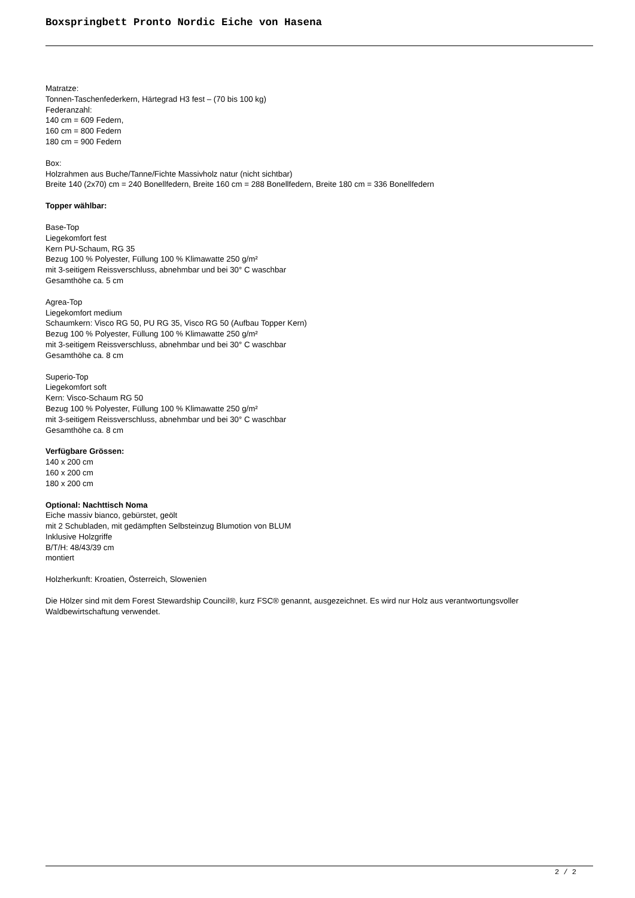Boxspringbett Pronto Nordic Eiche von Hasena
Matratze:
Tonnen-Taschenfederkern, Härtegrad H3 fest – (70 bis 100 kg)
Federanzahl:
140 cm = 609 Federn,
160 cm = 800 Federn
180 cm = 900 Federn
Box:
Holzrahmen aus Buche/Tanne/Fichte Massivholz natur (nicht sichtbar)
Breite 140 (2x70) cm = 240 Bonellfedern, Breite 160 cm = 288 Bonellfedern, Breite 180 cm = 336 Bonellfedern
Topper wählbar:
Base-Top
Liegekomfort fest
Kern PU-Schaum, RG 35
Bezug 100 % Polyester, Füllung 100 % Klimawatte 250 g/m²
mit 3-seitigem Reissverschluss, abnehmbar und bei 30° C waschbar
Gesamthöhe ca. 5 cm
Agrea-Top
Liegekomfort medium
Schaumkern: Visco RG 50, PU RG 35, Visco RG 50 (Aufbau Topper Kern)
Bezug 100 % Polyester, Füllung 100 % Klimawatte 250 g/m²
mit 3-seitigem Reissverschluss, abnehmbar und bei 30° C waschbar
Gesamthöhe ca. 8 cm
Superio-Top
Liegekomfort soft
Kern: Visco-Schaum RG 50
Bezug 100 % Polyester, Füllung 100 % Klimawatte 250 g/m²
mit 3-seitigem Reissverschluss, abnehmbar und bei 30° C waschbar
Gesamthöhe ca. 8 cm
Verfügbare Grössen:
140 x 200 cm
160 x 200 cm
180 x 200 cm
Optional: Nachttisch Noma
Eiche massiv bianco, gebürstet, geölt
mit 2 Schubladen, mit gedämpften Selbsteinzug Blumotion von BLUM
Inklusive Holzgriffe
B/T/H: 48/43/39 cm
montiert
Holzherkunft: Kroatien, Österreich, Slowenien
Die Hölzer sind mit dem Forest Stewardship Council®, kurz FSC® genannt, ausgezeichnet. Es wird nur Holz aus verantwortungsvoller Waldbewirtschaftung verwendet.
2 / 2